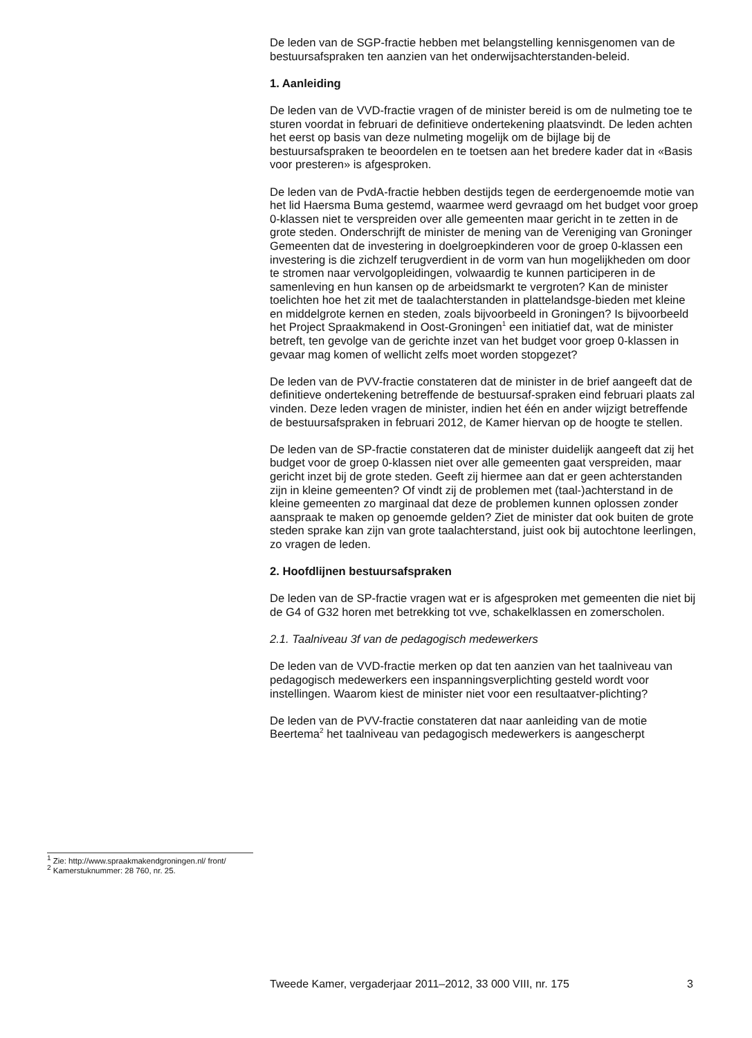De leden van de SGP-fractie hebben met belangstelling kennisgenomen van de bestuursafspraken ten aanzien van het onderwijsachterstanden-beleid.
1. Aanleiding
De leden van de VVD-fractie vragen of de minister bereid is om de nulmeting toe te sturen voordat in februari de definitieve ondertekening plaatsvindt. De leden achten het eerst op basis van deze nulmeting mogelijk om de bijlage bij de bestuursafspraken te beoordelen en te toetsen aan het bredere kader dat in «Basis voor presteren» is afgesproken.
De leden van de PvdA-fractie hebben destijds tegen de eerdergenoemde motie van het lid Haersma Buma gestemd, waarmee werd gevraagd om het budget voor groep 0-klassen niet te verspreiden over alle gemeenten maar gericht in te zetten in de grote steden. Onderschrijft de minister de mening van de Vereniging van Groninger Gemeenten dat de investering in doelgroepkinderen voor de groep 0-klassen een investering is die zichzelf terugverdient in de vorm van hun mogelijkheden om door te stromen naar vervolgopleidingen, volwaardig te kunnen participeren in de samenleving en hun kansen op de arbeidsmarkt te vergroten? Kan de minister toelichten hoe het zit met de taalachterstanden in plattelandsge-bieden met kleine en middelgrote kernen en steden, zoals bijvoorbeeld in Groningen? Is bijvoorbeeld het Project Spraakmakend in Oost-Groningen<sup>1</sup> een initiatief dat, wat de minister betreft, ten gevolge van de gerichte inzet van het budget voor groep 0-klassen in gevaar mag komen of wellicht zelfs moet worden stopgezet?
De leden van de PVV-fractie constateren dat de minister in de brief aangeeft dat de definitieve ondertekening betreffende de bestuursaf-spraken eind februari plaats zal vinden. Deze leden vragen de minister, indien het één en ander wijzigt betreffende de bestuursafspraken in februari 2012, de Kamer hiervan op de hoogte te stellen.
De leden van de SP-fractie constateren dat de minister duidelijk aangeeft dat zij het budget voor de groep 0-klassen niet over alle gemeenten gaat verspreiden, maar gericht inzet bij de grote steden. Geeft zij hiermee aan dat er geen achterstanden zijn in kleine gemeenten? Of vindt zij de problemen met (taal-)achterstand in de kleine gemeenten zo marginaal dat deze de problemen kunnen oplossen zonder aanspraak te maken op genoemde gelden? Ziet de minister dat ook buiten de grote steden sprake kan zijn van grote taalachterstand, juist ook bij autochtone leerlingen, zo vragen de leden.
2. Hoofdlijnen bestuursafspraken
De leden van de SP-fractie vragen wat er is afgesproken met gemeenten die niet bij de G4 of G32 horen met betrekking tot vve, schakelklassen en zomerscholen.
2.1. Taalniveau 3f van de pedagogisch medewerkers
De leden van de VVD-fractie merken op dat ten aanzien van het taalniveau van pedagogisch medewerkers een inspanningsverplichting gesteld wordt voor instellingen. Waarom kiest de minister niet voor een resultaatver-plichting?
De leden van de PVV-fractie constateren dat naar aanleiding van de motie Beertema<sup>2</sup> het taalniveau van pedagogisch medewerkers is aangescherpt
<sup>1</sup> Zie: http://www.spraakmakendgroningen.nl/ front/
<sup>2</sup> Kamerstuknummer: 28 760, nr. 25.
Tweede Kamer, vergaderjaar 2011–2012, 33 000 VIII, nr. 175 3